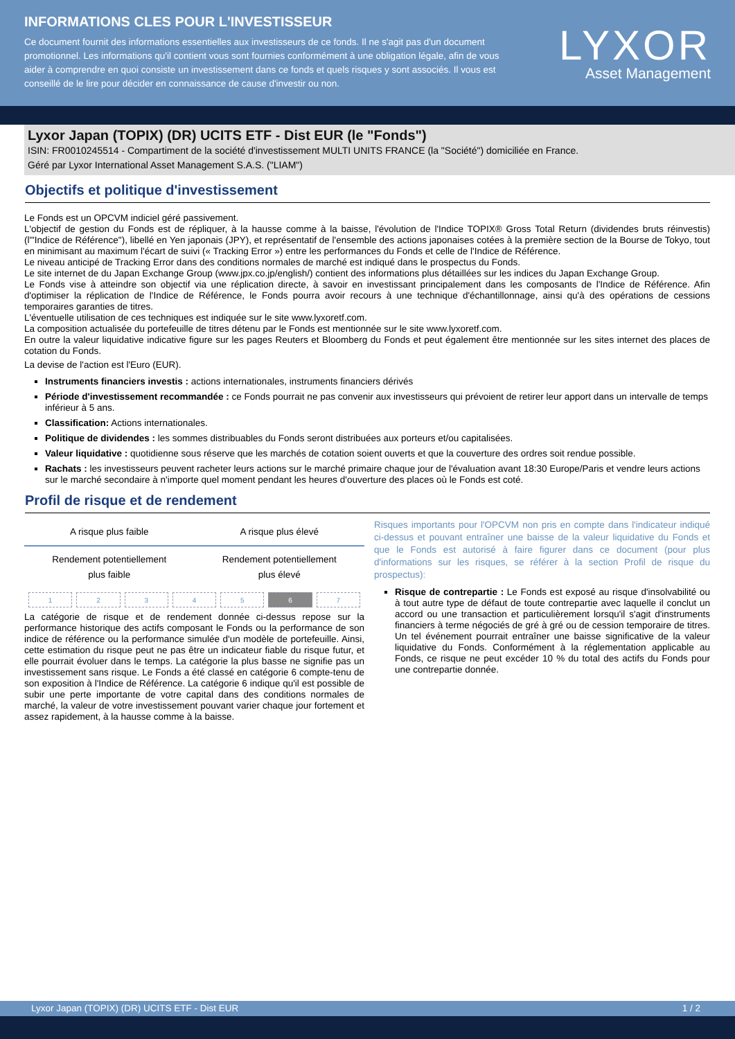INFORMATIONS CLES POUR L'INVESTISSEUR
Ce document fournit des informations essentielles aux investisseurs de ce fonds. Il ne s'agit pas d'un document promotionnel. Les informations qu'il contient vous sont fournies conformément à une obligation légale, afin de vous aider à comprendre en quoi consiste un investissement dans ce fonds et quels risques y sont associés. Il vous est conseillé de le lire pour décider en connaissance de cause d'investir ou non.
LYXOR
Asset Management
Lyxor Japan (TOPIX) (DR) UCITS ETF - Dist EUR (le "Fonds")
ISIN: FR0010245514 - Compartiment de la société d'investissement MULTI UNITS FRANCE (la "Société") domiciliée en France.
Géré par Lyxor International Asset Management S.A.S. ("LIAM")
Objectifs et politique d'investissement
Le Fonds est un OPCVM indiciel géré passivement.
L'objectif de gestion du Fonds est de répliquer, à la hausse comme à la baisse, l'évolution de l'Indice TOPIX® Gross Total Return (dividendes bruts réinvestis) (l'"Indice de Référence"), libellé en Yen japonais (JPY), et représentatif de l'ensemble des actions japonaises cotées à la première section de la Bourse de Tokyo, tout en minimisant au maximum l'écart de suivi (« Tracking Error ») entre les performances du Fonds et celle de l'Indice de Référence.
Le niveau anticipé de Tracking Error dans des conditions normales de marché est indiqué dans le prospectus du Fonds.
Le site internet de du Japan Exchange Group (www.jpx.co.jp/english/) contient des informations plus détaillées sur les indices du Japan Exchange Group.
Le Fonds vise à atteindre son objectif via une réplication directe, à savoir en investissant principalement dans les composants de l'Indice de Référence. Afin d'optimiser la réplication de l'Indice de Référence, le Fonds pourra avoir recours à une technique d'échantillonnage, ainsi qu'à des opérations de cessions temporaires garanties de titres.
L'éventuelle utilisation de ces techniques est indiquée sur le site www.lyxoretf.com.
La composition actualisée du portefeuille de titres détenu par le Fonds est mentionnée sur le site www.lyxoretf.com.
En outre la valeur liquidative indicative figure sur les pages Reuters et Bloomberg du Fonds et peut également être mentionnée sur les sites internet des places de cotation du Fonds.
La devise de l'action est l'Euro (EUR).
Instruments financiers investis : actions internationales, instruments financiers dérivés
Période d'investissement recommandée : ce Fonds pourrait ne pas convenir aux investisseurs qui prévoient de retirer leur apport dans un intervalle de temps inférieur à 5 ans.
Classification: Actions internationales.
Politique de dividendes : les sommes distribuables du Fonds seront distribuées aux porteurs et/ou capitalisées.
Valeur liquidative : quotidienne sous réserve que les marchés de cotation soient ouverts et que la couverture des ordres soit rendue possible.
Rachats : les investisseurs peuvent racheter leurs actions sur le marché primaire chaque jour de l'évaluation avant 18:30 Europe/Paris et vendre leurs actions sur le marché secondaire à n'importe quel moment pendant les heures d'ouverture des places où le Fonds est coté.
Profil de risque et de rendement
A risque plus faible A risque plus élevé
Rendement potentiellement
plus faible Rendement potentiellement
plus élevé
| 1 | 2 | 3 | 4 | 5 | 6 | 7 |
La catégorie de risque et de rendement donnée ci-dessus repose sur la performance historique des actifs composant le Fonds ou la performance de son indice de référence ou la performance simulée d'un modèle de portefeuille. Ainsi, cette estimation du risque peut ne pas être un indicateur fiable du risque futur, et elle pourrait évoluer dans le temps. La catégorie la plus basse ne signifie pas un investissement sans risque. Le Fonds a été classé en catégorie 6 compte-tenu de son exposition à l'Indice de Référence. La catégorie 6 indique qu'il est possible de subir une perte importante de votre capital dans des conditions normales de marché, la valeur de votre investissement pouvant varier chaque jour fortement et assez rapidement, à la hausse comme à la baisse.
Risques importants pour l'OPCVM non pris en compte dans l'indicateur indiqué ci-dessus et pouvant entraîner une baisse de la valeur liquidative du Fonds et que le Fonds est autorisé à faire figurer dans ce document (pour plus d'informations sur les risques, se référer à la section Profil de risque du prospectus):
Risque de contrepartie : Le Fonds est exposé au risque d'insolvabilité ou à tout autre type de défaut de toute contrepartie avec laquelle il conclut un accord ou une transaction et particulièrement lorsqu'il s'agit d'instruments financiers à terme négociés de gré à gré ou de cession temporaire de titres. Un tel événement pourrait entraîner une baisse significative de la valeur liquidative du Fonds. Conformément à la réglementation applicable au Fonds, ce risque ne peut excéder 10 % du total des actifs du Fonds pour une contrepartie donnée.
Lyxor Japan (TOPIX) (DR) UCITS ETF - Dist EUR 1 / 2